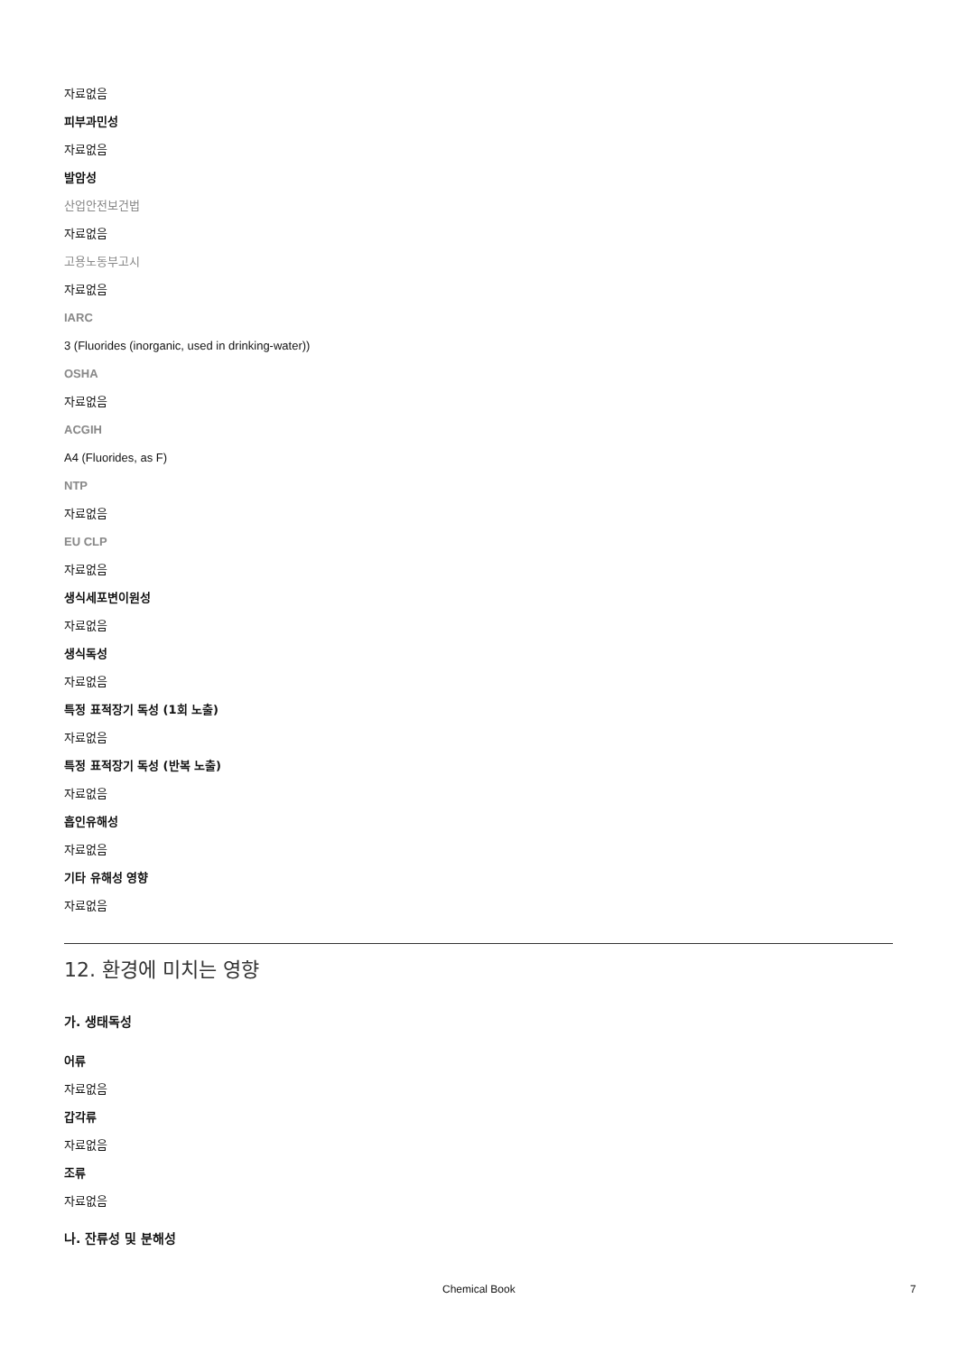자료없음
피부과민성
자료없음
발암성
산업안전보건법
자료없음
고용노동부고시
자료없음
IARC
3 (Fluorides (inorganic, used in drinking-water))
OSHA
자료없음
ACGIH
A4 (Fluorides, as F)
NTP
자료없음
EU CLP
자료없음
생식세포변이원성
자료없음
생식독성
자료없음
특정 표적장기 독성 (1회 노출)
자료없음
특정 표적장기 독성 (반복 노출)
자료없음
흡인유해성
자료없음
기타 유해성 영향
자료없음
12. 환경에 미치는 영향
가. 생태독성
어류
자료없음
갑각류
자료없음
조류
자료없음
나. 잔류성 및 분해성
Chemical Book 7